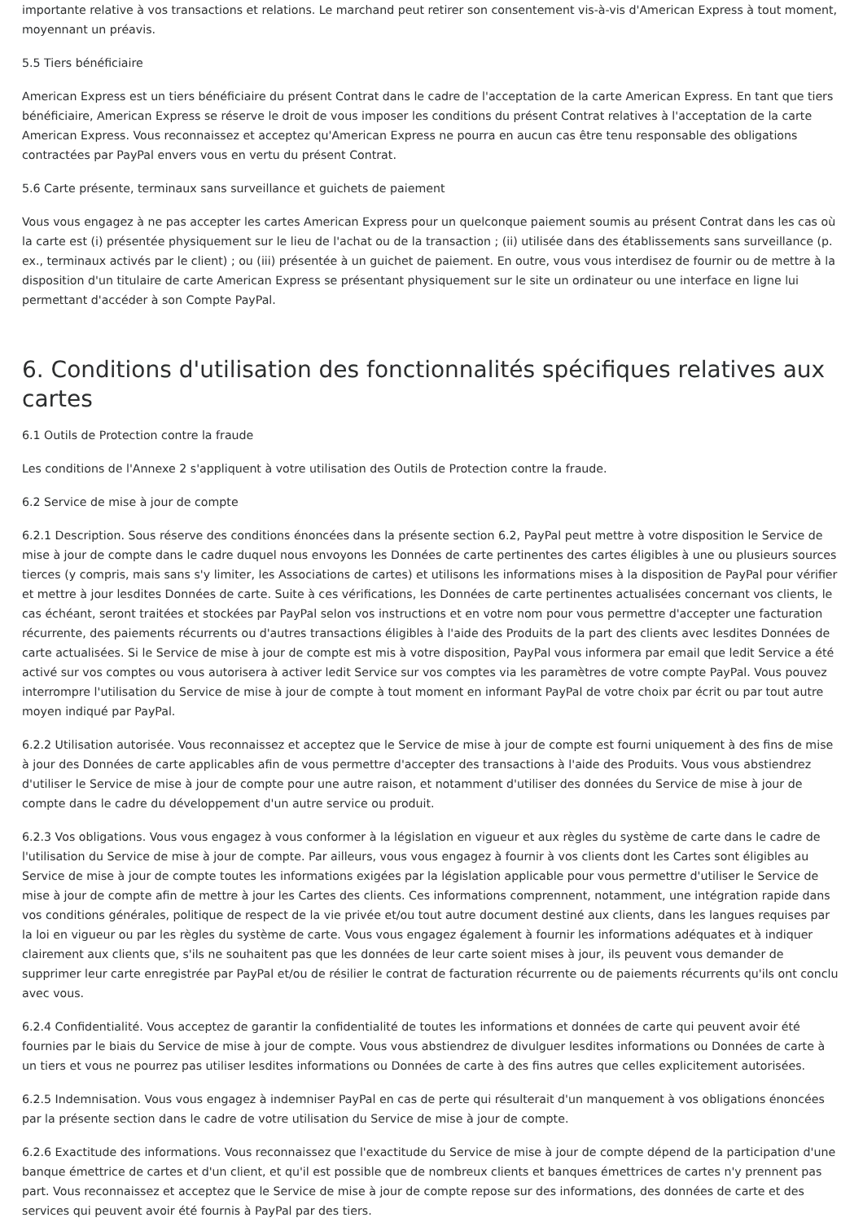importante relative à vos transactions et relations. Le marchand peut retirer son consentement vis-à-vis d'American Express à tout moment, moyennant un préavis.
5.5 Tiers bénéficiaire
American Express est un tiers bénéficiaire du présent Contrat dans le cadre de l'acceptation de la carte American Express. En tant que tiers bénéficiaire, American Express se réserve le droit de vous imposer les conditions du présent Contrat relatives à l'acceptation de la carte American Express. Vous reconnaissez et acceptez qu'American Express ne pourra en aucun cas être tenu responsable des obligations contractées par PayPal envers vous en vertu du présent Contrat.
5.6 Carte présente, terminaux sans surveillance et guichets de paiement
Vous vous engagez à ne pas accepter les cartes American Express pour un quelconque paiement soumis au présent Contrat dans les cas où la carte est (i) présentée physiquement sur le lieu de l'achat ou de la transaction ; (ii) utilisée dans des établissements sans surveillance (p. ex., terminaux activés par le client) ; ou (iii) présentée à un guichet de paiement. En outre, vous vous interdisez de fournir ou de mettre à la disposition d'un titulaire de carte American Express se présentant physiquement sur le site un ordinateur ou une interface en ligne lui permettant d'accéder à son Compte PayPal.
6. Conditions d'utilisation des fonctionnalités spécifiques relatives aux cartes
6.1 Outils de Protection contre la fraude
Les conditions de l'Annexe 2 s'appliquent à votre utilisation des Outils de Protection contre la fraude.
6.2 Service de mise à jour de compte
6.2.1 Description. Sous réserve des conditions énoncées dans la présente section 6.2, PayPal peut mettre à votre disposition le Service de mise à jour de compte dans le cadre duquel nous envoyons les Données de carte pertinentes des cartes éligibles à une ou plusieurs sources tierces (y compris, mais sans s'y limiter, les Associations de cartes) et utilisons les informations mises à la disposition de PayPal pour vérifier et mettre à jour lesdites Données de carte. Suite à ces vérifications, les Données de carte pertinentes actualisées concernant vos clients, le cas échéant, seront traitées et stockées par PayPal selon vos instructions et en votre nom pour vous permettre d'accepter une facturation récurrente, des paiements récurrents ou d'autres transactions éligibles à l'aide des Produits de la part des clients avec lesdites Données de carte actualisées. Si le Service de mise à jour de compte est mis à votre disposition, PayPal vous informera par email que ledit Service a été activé sur vos comptes ou vous autorisera à activer ledit Service sur vos comptes via les paramètres de votre compte PayPal. Vous pouvez interrompre l'utilisation du Service de mise à jour de compte à tout moment en informant PayPal de votre choix par écrit ou par tout autre moyen indiqué par PayPal.
6.2.2 Utilisation autorisée. Vous reconnaissez et acceptez que le Service de mise à jour de compte est fourni uniquement à des fins de mise à jour des Données de carte applicables afin de vous permettre d'accepter des transactions à l'aide des Produits. Vous vous abstiendrez d'utiliser le Service de mise à jour de compte pour une autre raison, et notamment d'utiliser des données du Service de mise à jour de compte dans le cadre du développement d'un autre service ou produit.
6.2.3 Vos obligations. Vous vous engagez à vous conformer à la législation en vigueur et aux règles du système de carte dans le cadre de l'utilisation du Service de mise à jour de compte. Par ailleurs, vous vous engagez à fournir à vos clients dont les Cartes sont éligibles au Service de mise à jour de compte toutes les informations exigées par la législation applicable pour vous permettre d'utiliser le Service de mise à jour de compte afin de mettre à jour les Cartes des clients. Ces informations comprennent, notamment, une intégration rapide dans vos conditions générales, politique de respect de la vie privée et/ou tout autre document destiné aux clients, dans les langues requises par la loi en vigueur ou par les règles du système de carte. Vous vous engagez également à fournir les informations adéquates et à indiquer clairement aux clients que, s'ils ne souhaitent pas que les données de leur carte soient mises à jour, ils peuvent vous demander de supprimer leur carte enregistrée par PayPal et/ou de résilier le contrat de facturation récurrente ou de paiements récurrents qu'ils ont conclu avec vous.
6.2.4 Confidentialité. Vous acceptez de garantir la confidentialité de toutes les informations et données de carte qui peuvent avoir été fournies par le biais du Service de mise à jour de compte. Vous vous abstiendrez de divulguer lesdites informations ou Données de carte à un tiers et vous ne pourrez pas utiliser lesdites informations ou Données de carte à des fins autres que celles explicitement autorisées.
6.2.5 Indemnisation. Vous vous engagez à indemniser PayPal en cas de perte qui résulterait d'un manquement à vos obligations énoncées par la présente section dans le cadre de votre utilisation du Service de mise à jour de compte.
6.2.6 Exactitude des informations. Vous reconnaissez que l'exactitude du Service de mise à jour de compte dépend de la participation d'une banque émettrice de cartes et d'un client, et qu'il est possible que de nombreux clients et banques émettrices de cartes n'y prennent pas part. Vous reconnaissez et acceptez que le Service de mise à jour de compte repose sur des informations, des données de carte et des services qui peuvent avoir été fournis à PayPal par des tiers.